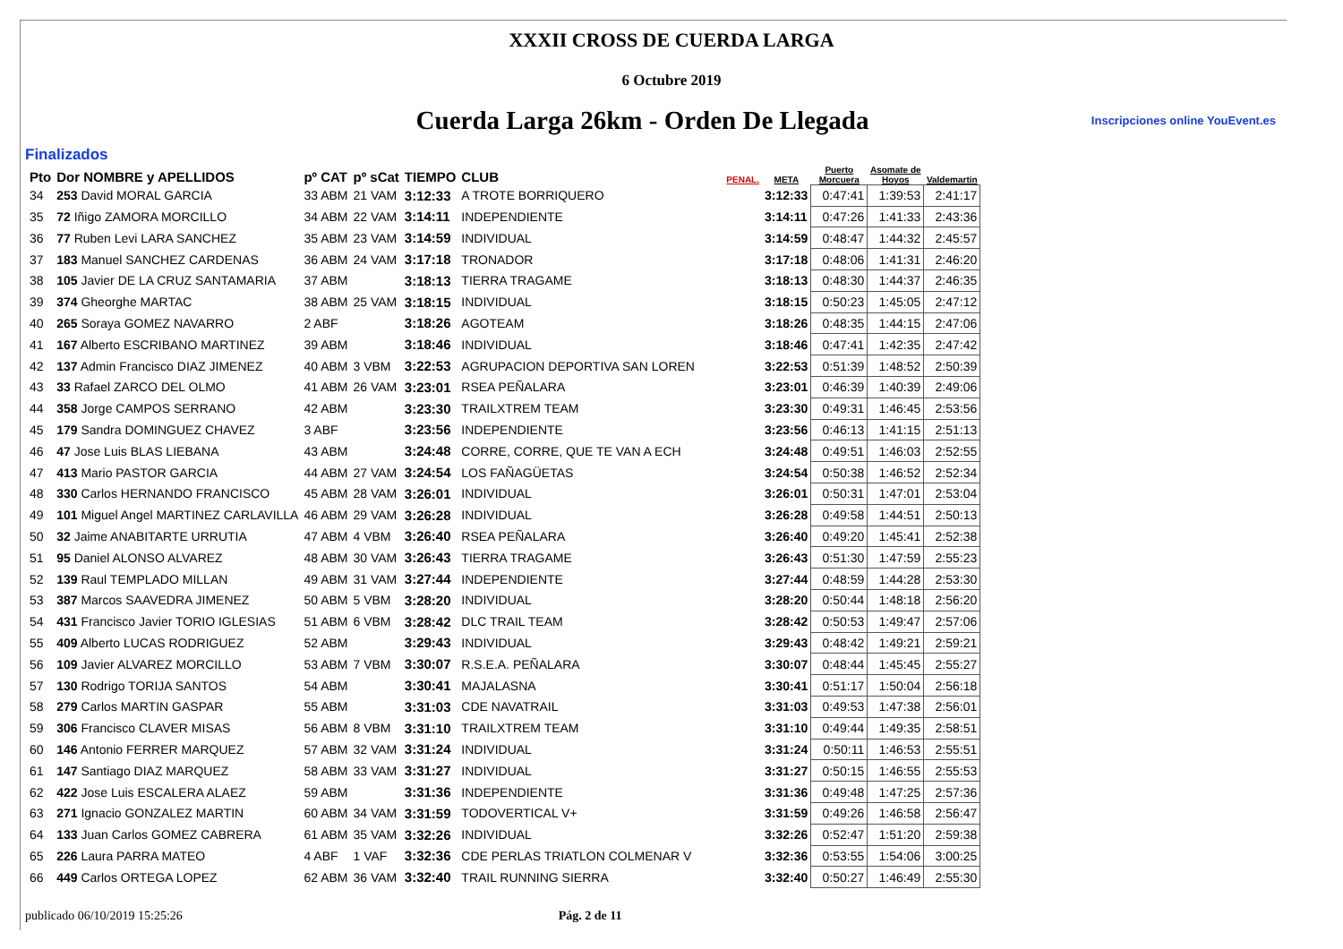XXXII CROSS DE CUERDA LARGA
6 Octubre 2019
Cuerda Larga 26km - Orden De Llegada
Inscripciones online YouEvent.es
Finalizados
| Pto | Dor NOMBRE y APELLIDOS | pº CAT | pº sCat | TIEMPO | CLUB | PENAL. | META | Puerto Morcuera | Asomate de Hoyos | Valdemartin |
| --- | --- | --- | --- | --- | --- | --- | --- | --- | --- | --- |
| 34 | 253 David MORAL GARCIA | 33 ABM | 21 VAM | 3:12:33 | A TROTE BORRIQUERO | | 3:12:33 | 0:47:41 | 1:39:53 | 2:41:17 |
| 35 | 72 Iñigo ZAMORA MORCILLO | 34 ABM | 22 VAM | 3:14:11 | INDEPENDIENTE | | 3:14:11 | 0:47:26 | 1:41:33 | 2:43:36 |
| 36 | 77 Ruben Levi LARA SANCHEZ | 35 ABM | 23 VAM | 3:14:59 | INDIVIDUAL | | 3:14:59 | 0:48:47 | 1:44:32 | 2:45:57 |
| 37 | 183 Manuel SANCHEZ CARDENAS | 36 ABM | 24 VAM | 3:17:18 | TRONADOR | | 3:17:18 | 0:48:06 | 1:41:31 | 2:46:20 |
| 38 | 105 Javier DE LA CRUZ SANTAMARIA | 37 ABM | | 3:18:13 | TIERRA TRAGAME | | 3:18:13 | 0:48:30 | 1:44:37 | 2:46:35 |
| 39 | 374 Gheorghe MARTAC | 38 ABM | 25 VAM | 3:18:15 | INDIVIDUAL | | 3:18:15 | 0:50:23 | 1:45:05 | 2:47:12 |
| 40 | 265 Soraya GOMEZ NAVARRO | 2 ABF | | 3:18:26 | AGOTEAM | | 3:18:26 | 0:48:35 | 1:44:15 | 2:47:06 |
| 41 | 167 Alberto ESCRIBANO MARTINEZ | 39 ABM | | 3:18:46 | INDIVIDUAL | | 3:18:46 | 0:47:41 | 1:42:35 | 2:47:42 |
| 42 | 137 Admin Francisco DIAZ JIMENEZ | 40 ABM | 3 VBM | 3:22:53 | AGRUPACION DEPORTIVA SAN LOREN | | 3:22:53 | 0:51:39 | 1:48:52 | 2:50:39 |
| 43 | 33 Rafael ZARCO DEL OLMO | 41 ABM | 26 VAM | 3:23:01 | RSEA PEÑALARA | | 3:23:01 | 0:46:39 | 1:40:39 | 2:49:06 |
| 44 | 358 Jorge CAMPOS SERRANO | 42 ABM | | 3:23:30 | TRAILXTREM TEAM | | 3:23:30 | 0:49:31 | 1:46:45 | 2:53:56 |
| 45 | 179 Sandra DOMINGUEZ CHAVEZ | 3 ABF | | 3:23:56 | INDEPENDIENTE | | 3:23:56 | 0:46:13 | 1:41:15 | 2:51:13 |
| 46 | 47 Jose Luis BLAS LIEBANA | 43 ABM | | 3:24:48 | CORRE, CORRE, QUE TE VAN A ECH | | 3:24:48 | 0:49:51 | 1:46:03 | 2:52:55 |
| 47 | 413 Mario PASTOR GARCIA | 44 ABM | 27 VAM | 3:24:54 | LOS FAÑAGÜETAS | | 3:24:54 | 0:50:38 | 1:46:52 | 2:52:34 |
| 48 | 330 Carlos HERNANDO FRANCISCO | 45 ABM | 28 VAM | 3:26:01 | INDIVIDUAL | | 3:26:01 | 0:50:31 | 1:47:01 | 2:53:04 |
| 49 | 101 Miguel Angel MARTINEZ CARLAVILLA | 46 ABM | 29 VAM | 3:26:28 | INDIVIDUAL | | 3:26:28 | 0:49:58 | 1:44:51 | 2:50:13 |
| 50 | 32 Jaime ANABITARTE URRUTIA | 47 ABM | 4 VBM | 3:26:40 | RSEA PEÑALARA | | 3:26:40 | 0:49:20 | 1:45:41 | 2:52:38 |
| 51 | 95 Daniel ALONSO ALVAREZ | 48 ABM | 30 VAM | 3:26:43 | TIERRA TRAGAME | | 3:26:43 | 0:51:30 | 1:47:59 | 2:55:23 |
| 52 | 139 Raul TEMPLADO MILLAN | 49 ABM | 31 VAM | 3:27:44 | INDEPENDIENTE | | 3:27:44 | 0:48:59 | 1:44:28 | 2:53:30 |
| 53 | 387 Marcos SAAVEDRA JIMENEZ | 50 ABM | 5 VBM | 3:28:20 | INDIVIDUAL | | 3:28:20 | 0:50:44 | 1:48:18 | 2:56:20 |
| 54 | 431 Francisco Javier TORIO IGLESIAS | 51 ABM | 6 VBM | 3:28:42 | DLC TRAIL TEAM | | 3:28:42 | 0:50:53 | 1:49:47 | 2:57:06 |
| 55 | 409 Alberto LUCAS RODRIGUEZ | 52 ABM | | 3:29:43 | INDIVIDUAL | | 3:29:43 | 0:48:42 | 1:49:21 | 2:59:21 |
| 56 | 109 Javier ALVAREZ MORCILLO | 53 ABM | 7 VBM | 3:30:07 | R.S.E.A. PEÑALARA | | 3:30:07 | 0:48:44 | 1:45:45 | 2:55:27 |
| 57 | 130 Rodrigo TORIJA SANTOS | 54 ABM | | 3:30:41 | MAJALASNA | | 3:30:41 | 0:51:17 | 1:50:04 | 2:56:18 |
| 58 | 279 Carlos MARTIN GASPAR | 55 ABM | | 3:31:03 | CDE NAVATRAIL | | 3:31:03 | 0:49:53 | 1:47:38 | 2:56:01 |
| 59 | 306 Francisco CLAVER MISAS | 56 ABM | 8 VBM | 3:31:10 | TRAILXTREM TEAM | | 3:31:10 | 0:49:44 | 1:49:35 | 2:58:51 |
| 60 | 146 Antonio FERRER MARQUEZ | 57 ABM | 32 VAM | 3:31:24 | INDIVIDUAL | | 3:31:24 | 0:50:11 | 1:46:53 | 2:55:51 |
| 61 | 147 Santiago DIAZ MARQUEZ | 58 ABM | 33 VAM | 3:31:27 | INDIVIDUAL | | 3:31:27 | 0:50:15 | 1:46:55 | 2:55:53 |
| 62 | 422 Jose Luis ESCALERA ALAEZ | 59 ABM | | 3:31:36 | INDEPENDIENTE | | 3:31:36 | 0:49:48 | 1:47:25 | 2:57:36 |
| 63 | 271 Ignacio GONZALEZ MARTIN | 60 ABM | 34 VAM | 3:31:59 | TODOVERTICAL V+ | | 3:31:59 | 0:49:26 | 1:46:58 | 2:56:47 |
| 64 | 133 Juan Carlos GOMEZ CABRERA | 61 ABM | 35 VAM | 3:32:26 | INDIVIDUAL | | 3:32:26 | 0:52:47 | 1:51:20 | 2:59:38 |
| 65 | 226 Laura PARRA MATEO | 4 ABF | 1 VAF | 3:32:36 | CDE PERLAS TRIATLON COLMENAR V | | 3:32:36 | 0:53:55 | 1:54:06 | 3:00:25 |
| 66 | 449 Carlos ORTEGA LOPEZ | 62 ABM | 36 VAM | 3:32:40 | TRAIL RUNNING SIERRA | | 3:32:40 | 0:50:27 | 1:46:49 | 2:55:30 |
publicado 06/10/2019 15:25:26 Pág. 2 de 11